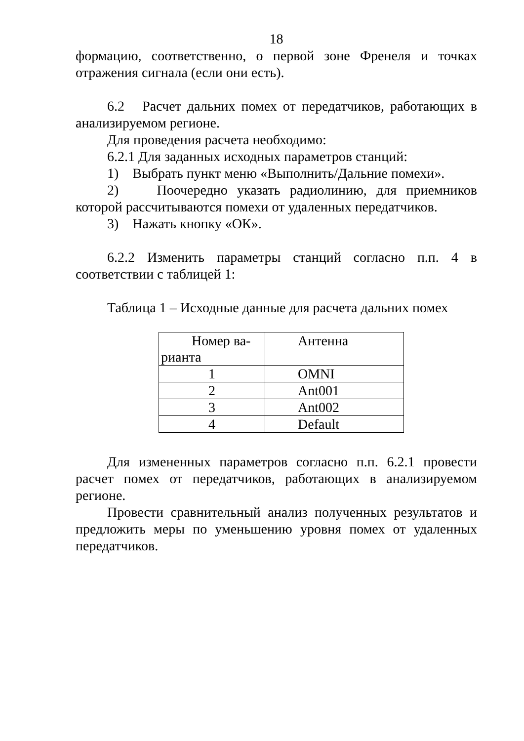18
формацию, соответственно, о первой зоне Френеля и точках отражения сигнала (если они есть).
6.2 Расчет дальних помех от передатчиков, работающих в анализируемом регионе.
Для проведения расчета необходимо:
6.2.1 Для заданных исходных параметров станций:
1) Выбрать пункт меню «Выполнить/Дальние помехи».
2) Поочередно указать радиолинию, для приемников которой рассчитываются помехи от удаленных передатчиков.
3) Нажать кнопку «ОК».
6.2.2 Изменить параметры станций согласно п.п. 4 в соответствии с таблицей 1:
Таблица 1 – Исходные данные для расчета дальних помех
| Номер ва- рианта | Антенна |
| 1 | OMNI |
| 2 | Ant001 |
| 3 | Ant002 |
| 4 | Default |
Для измененных параметров согласно п.п. 6.2.1 провести расчет помех от передатчиков, работающих в анализируемом регионе.
Провести сравнительный анализ полученных результатов и предложить меры по уменьшению уровня помех от удаленных передатчиков.